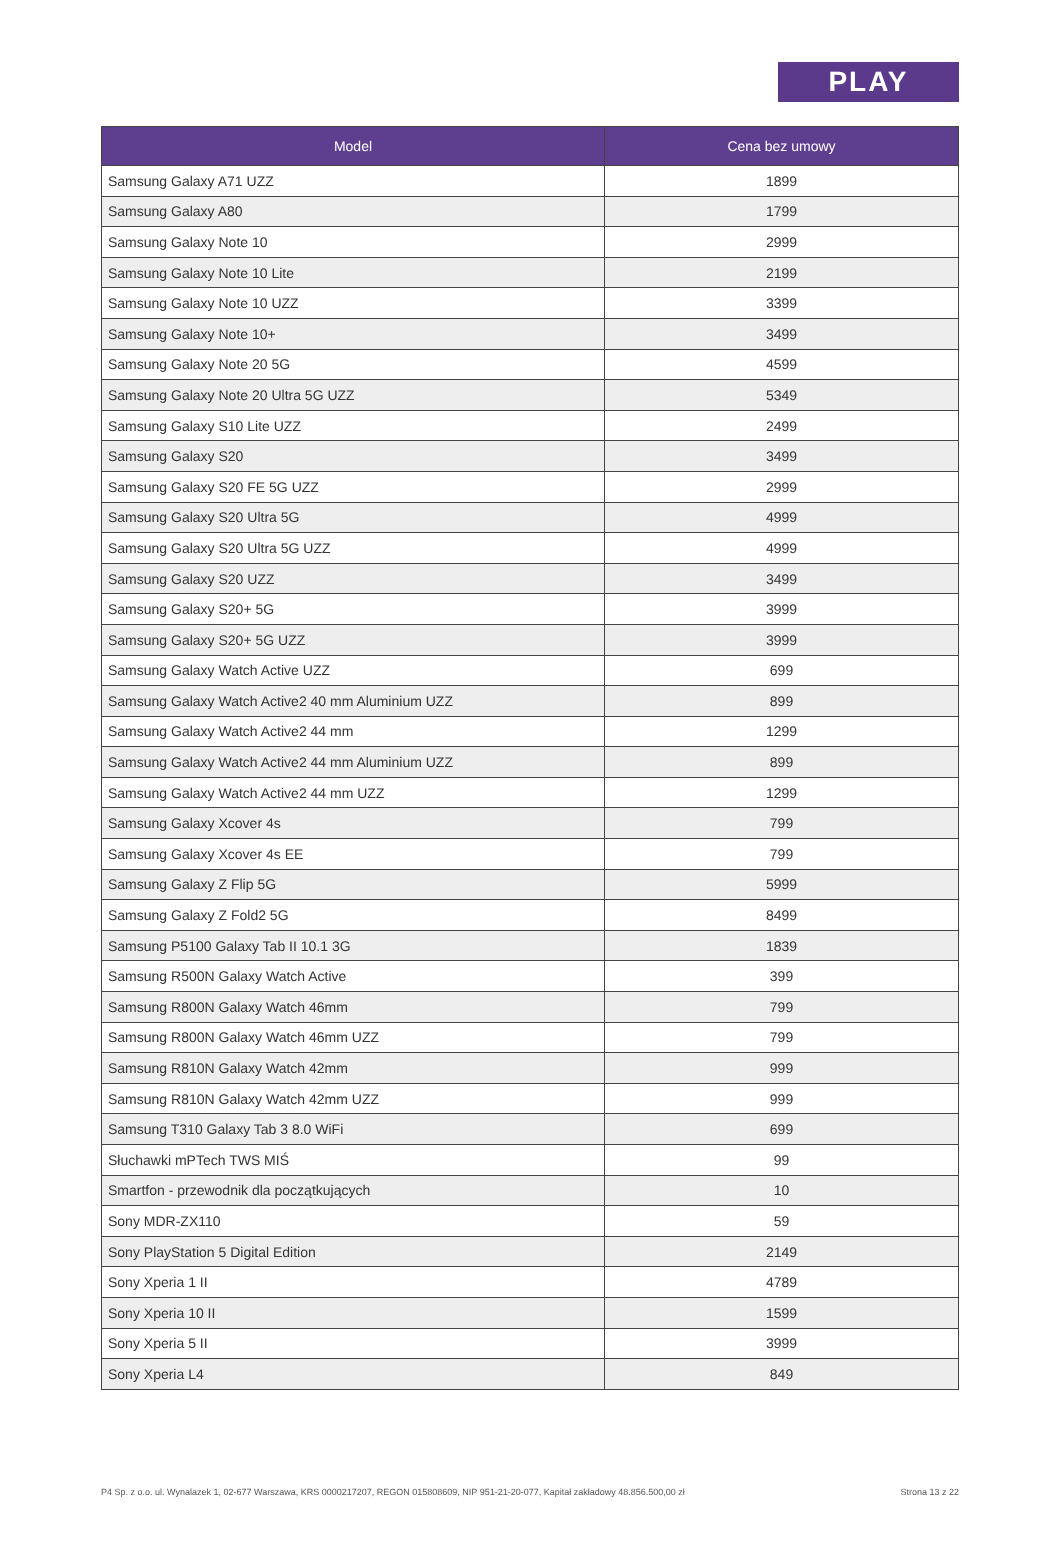PLAY
| Model | Cena bez umowy |
| --- | --- |
| Samsung Galaxy A71 UZZ | 1899 |
| Samsung Galaxy A80 | 1799 |
| Samsung Galaxy Note 10 | 2999 |
| Samsung Galaxy Note 10 Lite | 2199 |
| Samsung Galaxy Note 10 UZZ | 3399 |
| Samsung Galaxy Note 10+ | 3499 |
| Samsung Galaxy Note 20 5G | 4599 |
| Samsung Galaxy Note 20 Ultra 5G UZZ | 5349 |
| Samsung Galaxy S10 Lite UZZ | 2499 |
| Samsung Galaxy S20 | 3499 |
| Samsung Galaxy S20 FE 5G UZZ | 2999 |
| Samsung Galaxy S20 Ultra 5G | 4999 |
| Samsung Galaxy S20 Ultra 5G UZZ | 4999 |
| Samsung Galaxy S20 UZZ | 3499 |
| Samsung Galaxy S20+ 5G | 3999 |
| Samsung Galaxy S20+ 5G UZZ | 3999 |
| Samsung Galaxy Watch Active UZZ | 699 |
| Samsung Galaxy Watch Active2 40 mm Aluminium UZZ | 899 |
| Samsung Galaxy Watch Active2 44 mm | 1299 |
| Samsung Galaxy Watch Active2 44 mm Aluminium UZZ | 899 |
| Samsung Galaxy Watch Active2 44 mm UZZ | 1299 |
| Samsung Galaxy Xcover 4s | 799 |
| Samsung Galaxy Xcover 4s EE | 799 |
| Samsung Galaxy Z Flip 5G | 5999 |
| Samsung Galaxy Z Fold2 5G | 8499 |
| Samsung P5100 Galaxy Tab II 10.1 3G | 1839 |
| Samsung R500N Galaxy Watch Active | 399 |
| Samsung R800N Galaxy Watch 46mm | 799 |
| Samsung R800N Galaxy Watch 46mm UZZ | 799 |
| Samsung R810N Galaxy Watch 42mm | 999 |
| Samsung R810N Galaxy Watch 42mm UZZ | 999 |
| Samsung T310 Galaxy Tab 3 8.0 WiFi | 699 |
| Słuchawki mPTech TWS MIŚ | 99 |
| Smartfon - przewodnik dla początkujących | 10 |
| Sony MDR-ZX110 | 59 |
| Sony PlayStation 5 Digital Edition | 2149 |
| Sony Xperia 1 II | 4789 |
| Sony Xperia 10 II | 1599 |
| Sony Xperia 5 II | 3999 |
| Sony Xperia L4 | 849 |
P4 Sp. z o.o. ul. Wynalazek 1, 02-677 Warszawa, KRS 0000217207, REGON 015808609, NIP 951-21-20-077, Kapitał zakładowy 48.856.500,00 zł Strona 13 z 22